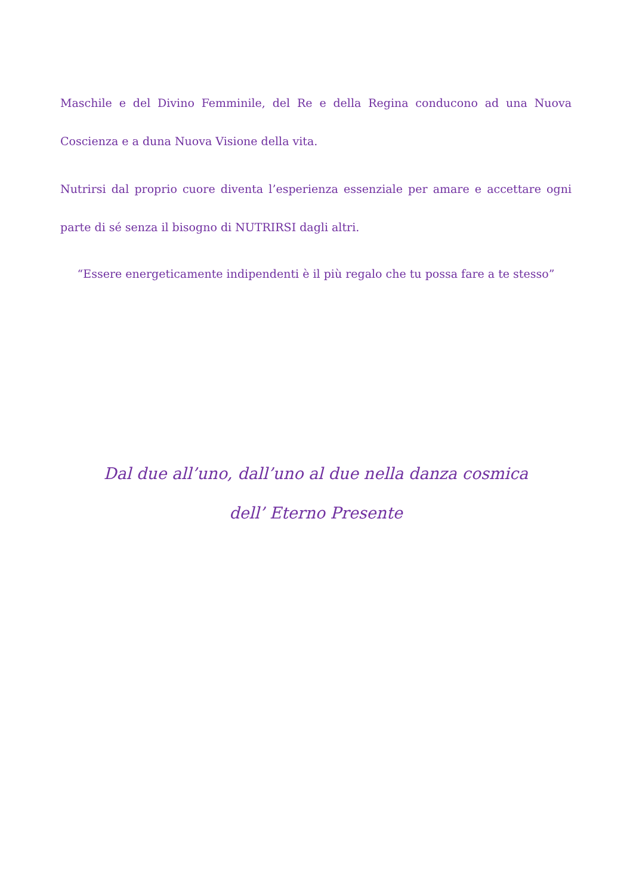Maschile e del Divino Femminile, del Re e della Regina conducono ad una Nuova Coscienza e a duna Nuova Visione della vita.
Nutrirsi dal proprio cuore diventa l’esperienza essenziale per amare e accettare ogni parte di sé senza il bisogno di NUTRIRSI dagli altri.
“Essere energeticamente indipendenti è il più regalo che tu possa fare a te stesso”
Dal due all’uno, dall’uno al due nella danza cosmica
dell’ Eterno Presente